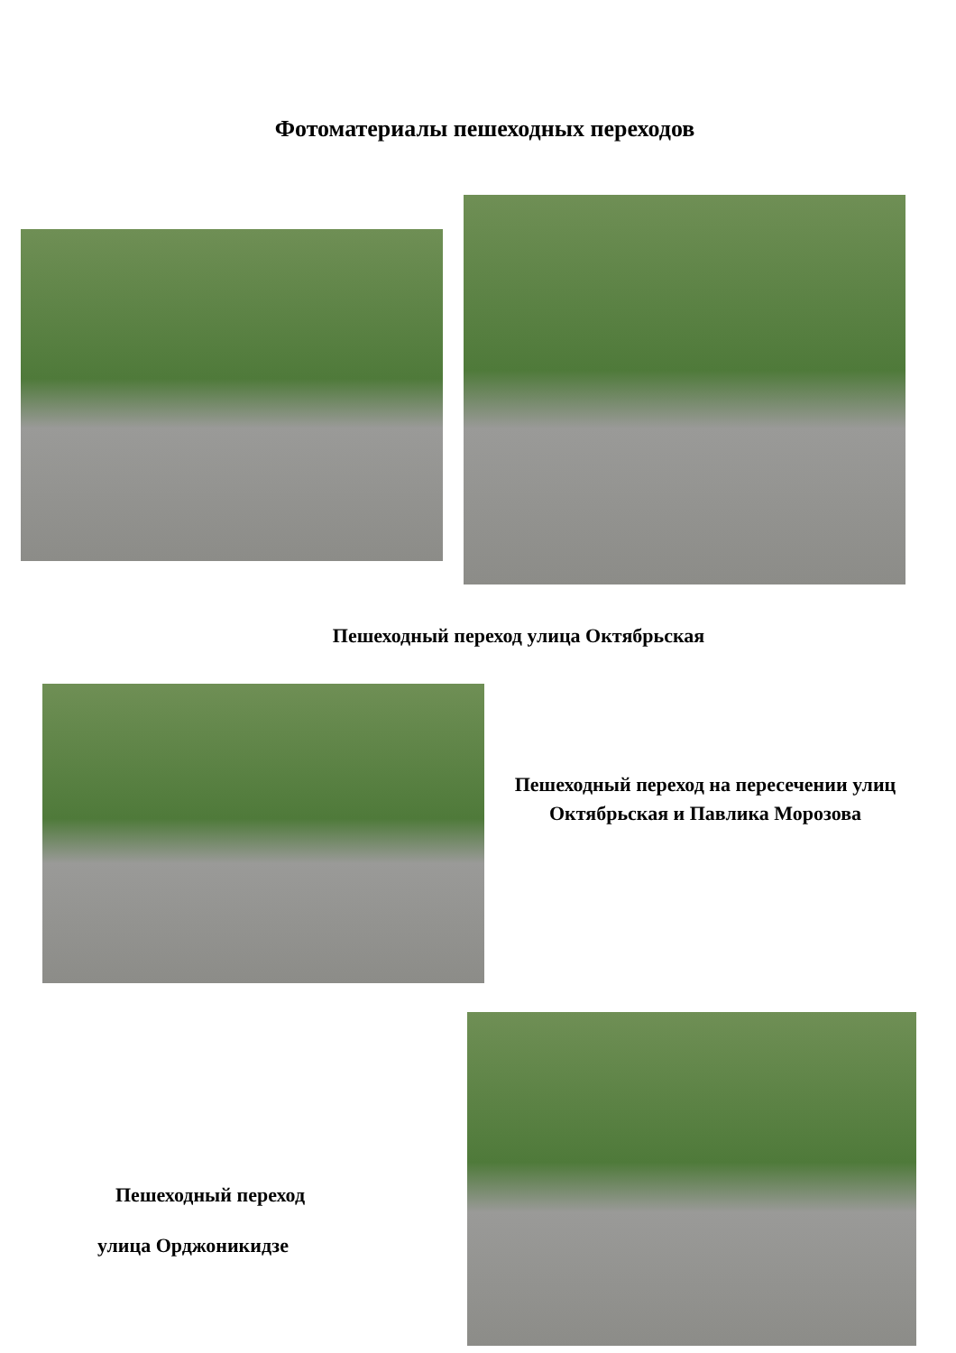Фотоматериалы пешеходных переходов
Пешеходный переход улица Октябрьская
Пешеходный переход на пересечении улиц Октябрьская и Павлика Морозова
Пешеходный переход
улица Орджоникидзе